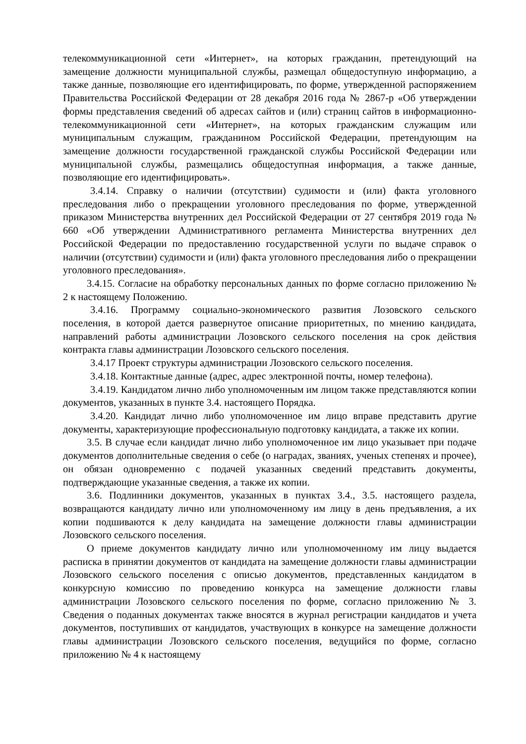телекоммуникационной сети «Интернет», на которых гражданин, претендующий на замещение должности муниципальной службы, размещал общедоступную информацию, а также данные, позволяющие его идентифицировать, по форме, утвержденной распоряжением Правительства Российской Федерации от 28 декабря 2016 года № 2867-р «Об утверждении формы представления сведений об адресах сайтов и (или) страниц сайтов в информационно-телекоммуникационной сети «Интернет», на которых гражданским служащим или муниципальным служащим, гражданином Российской Федерации, претендующим на замещение должности государственной гражданской службы Российской Федерации или муниципальной службы, размещались общедоступная информация, а также данные, позволяющие его идентифицировать».
3.4.14. Справку о наличии (отсутствии) судимости и (или) факта уголовного преследования либо о прекращении уголовного преследования по форме, утвержденной приказом Министерства внутренних дел Российской Федерации от 27 сентября 2019 года № 660 «Об утверждении Административного регламента Министерства внутренних дел Российской Федерации по предоставлению государственной услуги по выдаче справок о наличии (отсутствии) судимости и (или) факта уголовного преследования либо о прекращении уголовного преследования».
3.4.15. Согласие на обработку персональных данных по форме согласно приложению № 2 к настоящему Положению.
3.4.16. Программу социально-экономического развития Лозовского сельского поселения, в которой дается развернутое описание приоритетных, по мнению кандидата, направлений работы администрации Лозовского сельского поселения на срок действия контракта главы администрации Лозовского сельского поселения.
3.4.17 Проект структуры администрации Лозовского сельского поселения.
3.4.18. Контактные данные (адрес, адрес электронной почты, номер телефона).
3.4.19. Кандидатом лично либо уполномоченным им лицом также представляются копии документов, указанных в пункте 3.4. настоящего Порядка.
3.4.20. Кандидат лично либо уполномоченное им лицо вправе представить другие документы, характеризующие профессиональную подготовку кандидата, а также их копии.
3.5. В случае если кандидат лично либо уполномоченное им лицо указывает при подаче документов дополнительные сведения о себе (о наградах, званиях, ученых степенях и прочее), он обязан одновременно с подачей указанных сведений представить документы, подтверждающие указанные сведения, а также их копии.
3.6. Подлинники документов, указанных в пунктах 3.4., 3.5. настоящего раздела, возвращаются кандидату лично или уполномоченному им лицу в день предъявления, а их копии подшиваются к делу кандидата на замещение должности главы администрации Лозовского сельского поселения.
О приеме документов кандидату лично или уполномоченному им лицу выдается расписка в принятии документов от кандидата на замещение должности главы администрации Лозовского сельского поселения с описью документов, представленных кандидатом в конкурсную комиссию по проведению конкурса на замещение должности главы администрации Лозовского сельского поселения по форме, согласно приложению № 3. Сведения о поданных документах также вносятся в журнал регистрации кандидатов и учета документов, поступивших от кандидатов, участвующих в конкурсе на замещение должности главы администрации Лозовского сельского поселения, ведущийся по форме, согласно приложению № 4 к настоящему